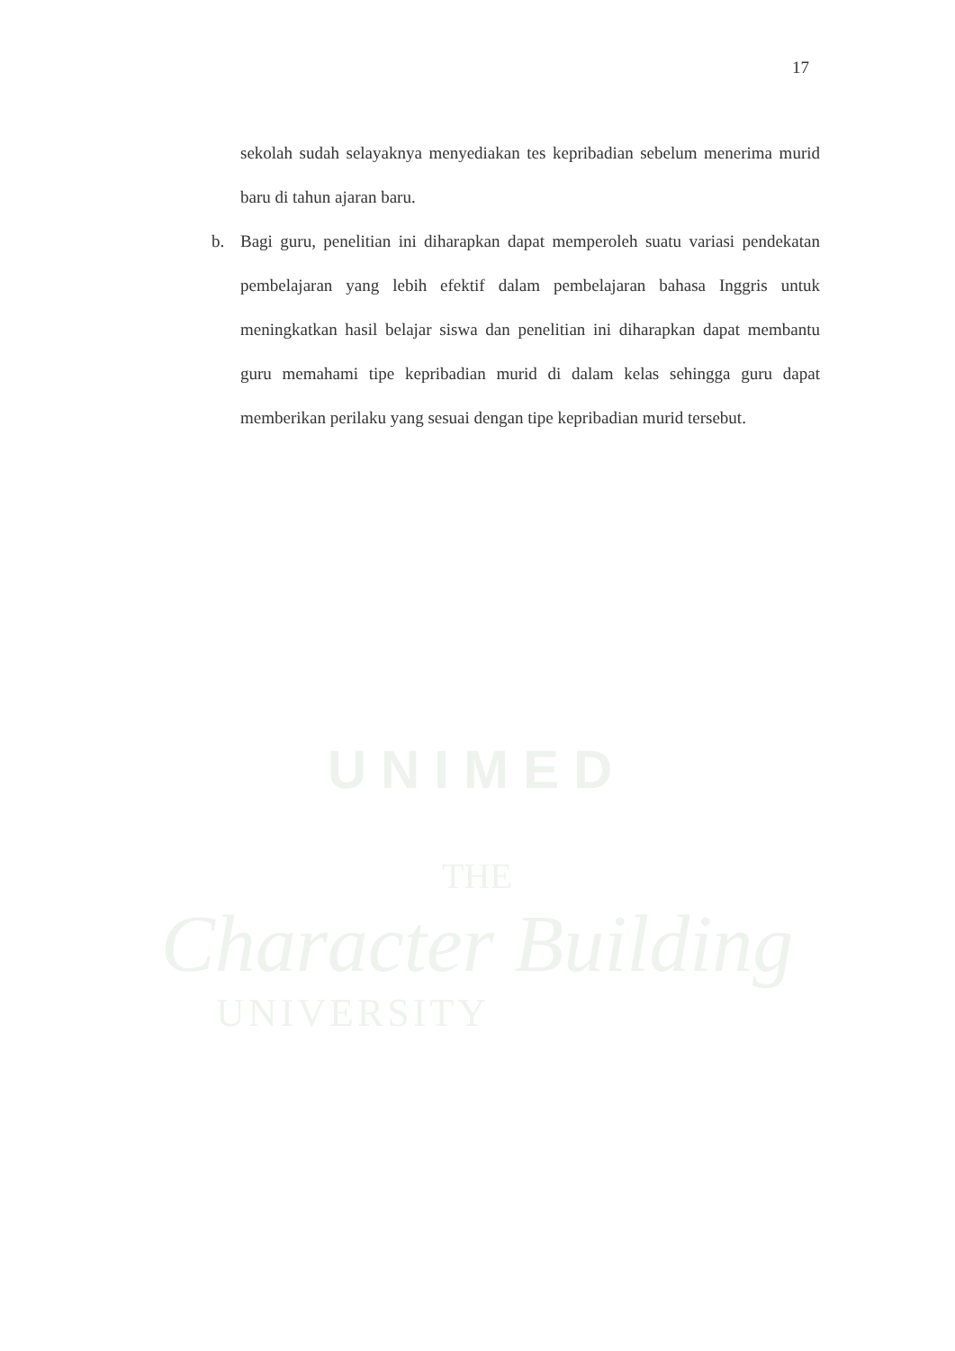17
sekolah sudah selayaknya menyediakan tes kepribadian sebelum menerima murid baru di tahun ajaran baru.
b. Bagi guru, penelitian ini diharapkan dapat memperoleh suatu variasi pendekatan pembelajaran yang lebih efektif dalam pembelajaran bahasa Inggris untuk meningkatkan hasil belajar siswa dan penelitian ini diharapkan dapat membantu guru memahami tipe kepribadian murid di dalam kelas sehingga guru dapat memberikan perilaku yang sesuai dengan tipe kepribadian murid tersebut.
UNIMED
THE
Character Building
UNIVERSITY